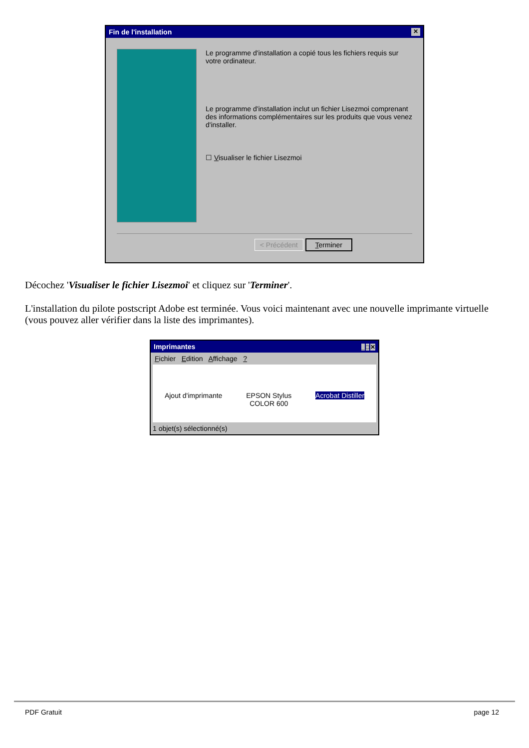Fin de l'installation ✕
Le programme d'installation a copié tous les fichiers requis sur votre ordinateur.
Le programme d'installation inclut un fichier Lisezmoi comprenant des informations complémentaires sur les produits que vous venez d'installer.
☐ Visualiser le fichier Lisezmoi
< Précédent Terminer
Décochez 'Visualiser le fichier Lisezmoi' et cliquez sur 'Terminer'.
L'installation du pilote postscript Adobe est terminée. Vous voici maintenant avec une nouvelle imprimante virtuelle (vous pouvez aller vérifier dans la liste des imprimantes).
Imprimantes _□✕
Fichier Edition Affichage ?
Ajout d'imprimante
EPSON Stylus
COLOR 600
Acrobat Distiller
1 objet(s) sélectionné(s)
PDF Gratuit page 12